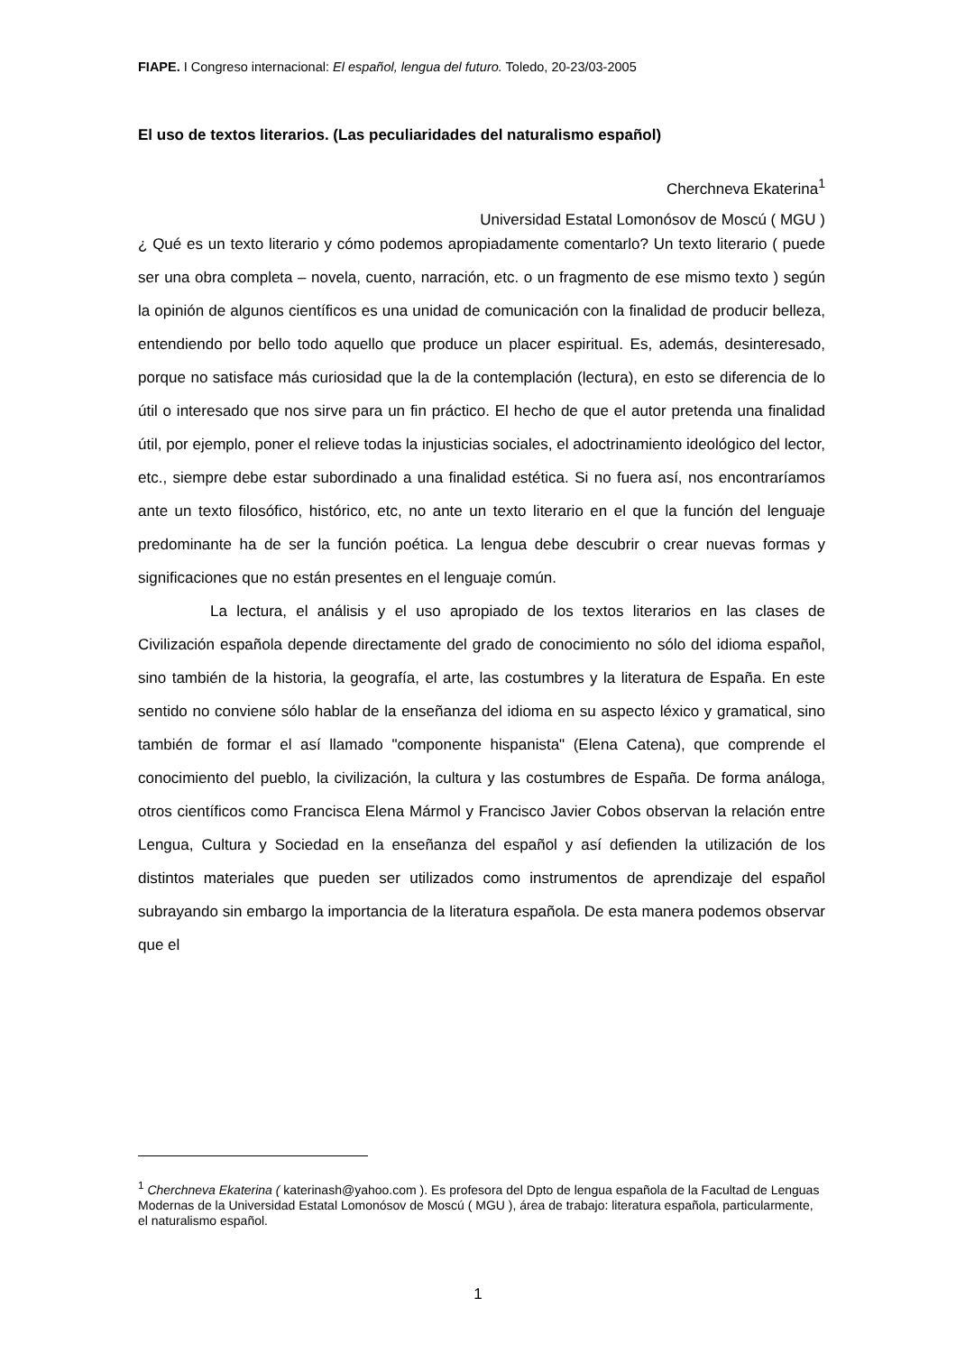FIAPE. I Congreso internacional: El español, lengua del futuro. Toledo, 20-23/03-2005
El uso de textos literarios. (Las peculiaridades del naturalismo español)
Cherchneva Ekaterina<sup>1</sup>
Universidad Estatal Lomonósov de Moscú ( MGU )
¿ Qué es un texto literario y cómo podemos apropiadamente comentarlo? Un texto literario ( puede ser una obra completa – novela, cuento, narración, etc. o un fragmento de ese mismo texto ) según la opinión de algunos científicos es una unidad de comunicación con la finalidad de producir belleza, entendiendo por bello todo aquello que produce un placer espiritual. Es, además, desinteresado, porque no satisface más curiosidad que la de la contemplación (lectura), en esto se diferencia de lo útil o interesado que nos sirve para un fin práctico. El hecho de que el autor pretenda una finalidad útil, por ejemplo, poner el relieve todas la injusticias sociales, el adoctrinamiento ideológico del lector, etc., siempre debe estar subordinado a una finalidad estética. Si no fuera así, nos encontraríamos ante un texto filosófico, histórico, etc, no ante un texto literario en el que la función del lenguaje predominante ha de ser la función poética. La lengua debe descubrir o crear nuevas formas y significaciones que no están presentes en el lenguaje común.
La lectura, el análisis y el uso apropiado de los textos literarios en las clases de Civilización española depende directamente del grado de conocimiento no sólo del idioma español, sino también de la historia, la geografía, el arte, las costumbres y la literatura de España. En este sentido no conviene sólo hablar de la enseñanza del idioma en su aspecto léxico y gramatical, sino también de formar el así llamado "componente hispanista" (Elena Catena), que comprende el conocimiento del pueblo, la civilización, la cultura y las costumbres de España. De forma análoga, otros científicos como Francisca Elena Mármol y Francisco Javier Cobos observan la relación entre Lengua, Cultura y Sociedad en la enseñanza del español y así defienden la utilización de los distintos materiales que pueden ser utilizados como instrumentos de aprendizaje del español subrayando sin embargo la importancia de la literatura española. De esta manera podemos observar que el
<sup>1</sup> Cherchneva Ekaterina ( katerinash@yahoo.com ). Es profesora del Dpto de lengua española de la Facultad de Lenguas Modernas de la Universidad Estatal Lomonósov de Moscú ( MGU ), área de trabajo: literatura española, particularmente, el naturalismo español.
1